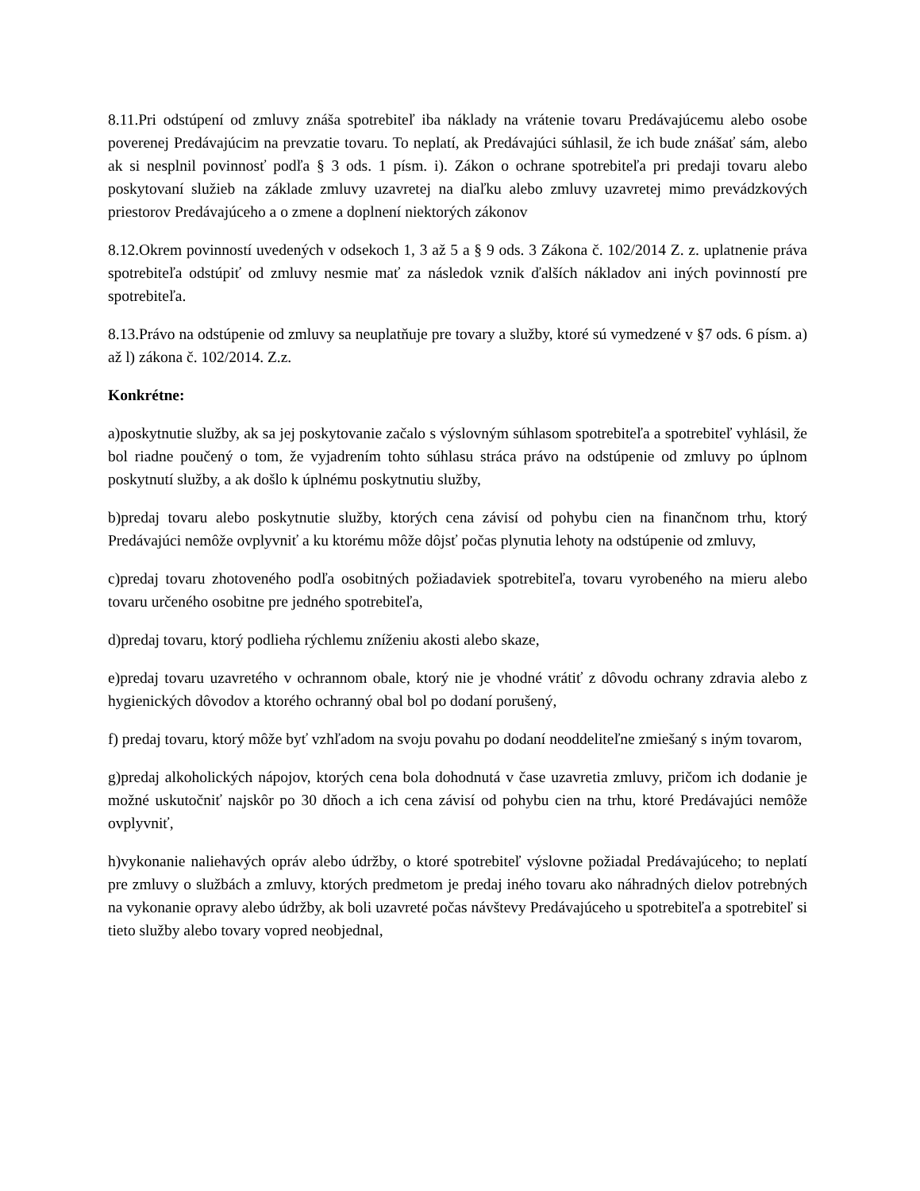8.11.Pri odstúpení od zmluvy znáša spotrebiteľ iba náklady na vrátenie tovaru Predávajúcemu alebo osobe poverenej Predávajúcim na prevzatie tovaru. To neplatí, ak Predávajúci súhlasil, že ich bude znášať sám, alebo ak si nesplnil povinnosť podľa § 3 ods. 1 písm. i). Zákon o ochrane spotrebiteľa pri predaji tovaru alebo poskytovaní služieb na základe zmluvy uzavretej na diaľku alebo zmluvy uzavretej mimo prevádzkových priestorov Predávajúceho a o zmene a doplnení niektorých zákonov
8.12.Okrem povinností uvedených v odsekoch 1, 3 až 5 a § 9 ods. 3 Zákona č. 102/2014 Z. z. uplatnenie práva spotrebiteľa odstúpiť od zmluvy nesmie mať za následok vznik ďalších nákladov ani iných povinností pre spotrebiteľa.
8.13.Právo na odstúpenie od zmluvy sa neuplatňuje pre tovary a služby, ktoré sú vymedzené v §7 ods. 6 písm. a) až l) zákona č. 102/2014. Z.z.
Konkrétne:
a)poskytnutie služby, ak sa jej poskytovanie začalo s výslovným súhlasom spotrebiteľa a spotrebiteľ vyhlásil, že bol riadne poučený o tom, že vyjadrením tohto súhlasu stráca právo na odstúpenie od zmluvy po úplnom poskytnutí služby, a ak došlo k úplnému poskytnutiu služby,
b)predaj tovaru alebo poskytnutie služby, ktorých cena závisí od pohybu cien na finančnom trhu, ktorý Predávajúci nemôže ovplyvniť a ku ktorému môže dôjsť počas plynutia lehoty na odstúpenie od zmluvy,
c)predaj tovaru zhotoveného podľa osobitných požiadaviek spotrebiteľa, tovaru vyrobeného na mieru alebo tovaru určeného osobitne pre jedného spotrebiteľa,
d)predaj tovaru, ktorý podlieha rýchlemu zníženiu akosti alebo skaze,
e)predaj tovaru uzavretého v ochrannom obale, ktorý nie je vhodné vrátiť z dôvodu ochrany zdravia alebo z hygienických dôvodov a ktorého ochranný obal bol po dodaní porušený,
f) predaj tovaru, ktorý môže byť vzhľadom na svoju povahu po dodaní neoddeliteľne zmiešaný s iným tovarom,
g)predaj alkoholických nápojov, ktorých cena bola dohodnutá v čase uzavretia zmluvy, pričom ich dodanie je možné uskutočniť najskôr po 30 dňoch a ich cena závisí od pohybu cien na trhu, ktoré Predávajúci nemôže ovplyvniť,
h)vykonanie naliehavých opráv alebo údržby, o ktoré spotrebiteľ výslovne požiadal Predávajúceho; to neplatí pre zmluvy o službách a zmluvy, ktorých predmetom je predaj iného tovaru ako náhradných dielov potrebných na vykonanie opravy alebo údržby, ak boli uzavreté počas návštevy Predávajúceho u spotrebiteľa a spotrebiteľ si tieto služby alebo tovary vopred neobjednal,